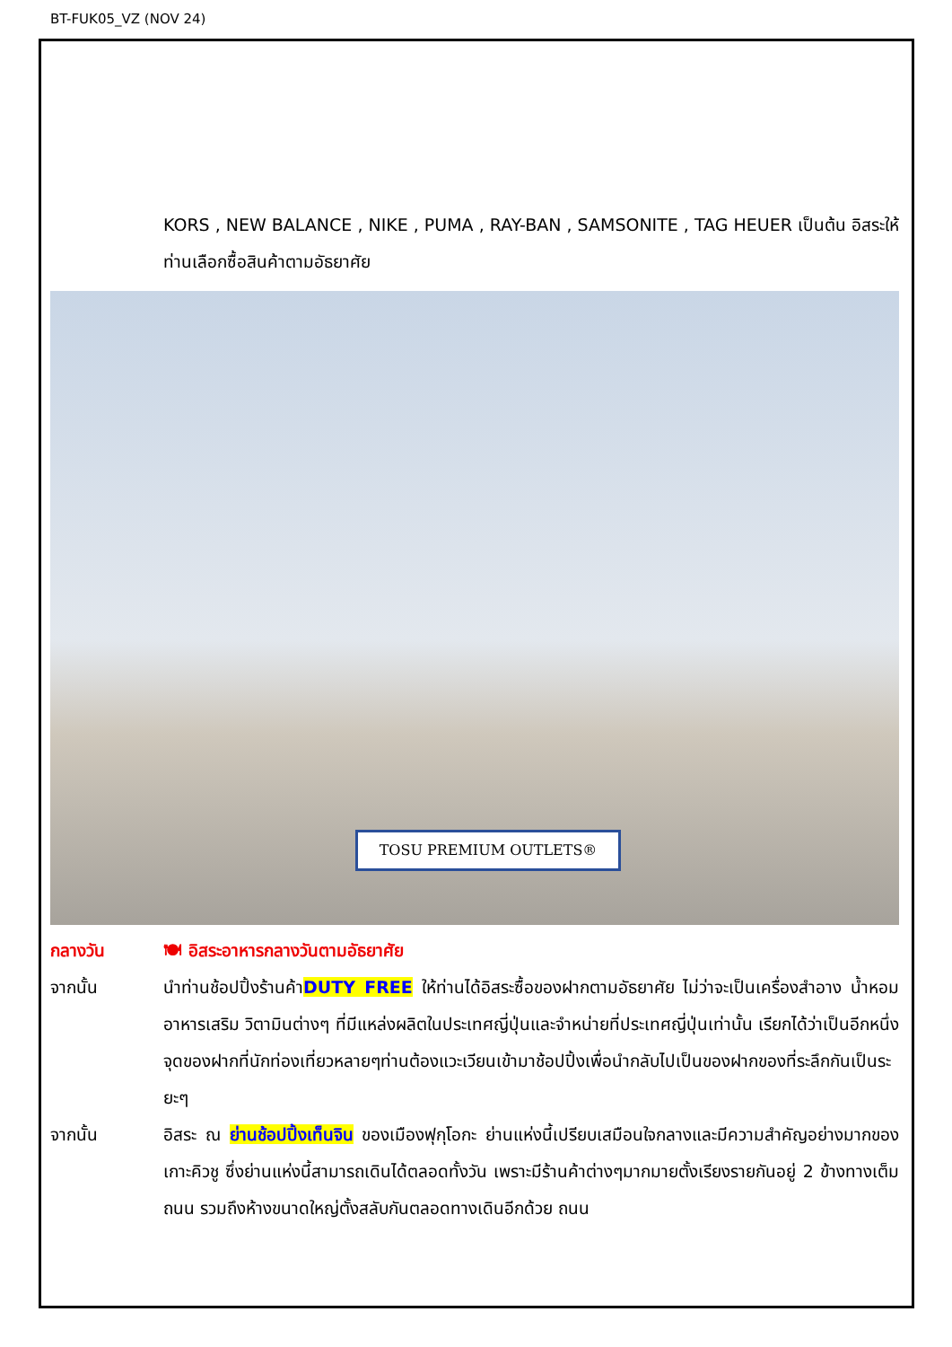BT-FUK05_VZ (NOV 24)
KORS , NEW BALANCE , NIKE , PUMA , RAY-BAN , SAMSONITE , TAG HEUER เป็นต้น อิสระให้ท่านเลือกซื้อสินค้าตามอัธยาศัย
TOSU PREMIUM OUTLETS®
กลางวัน 🍽 อิสระอาหารกลางวันตามอัธยาศัย
จากนั้น นำท่านช้อปปิ้งร้านค้าDUTY FREE ให้ท่านได้อิสระซื้อของฝากตามอัธยาศัย ไม่ว่าจะเป็นเครื่องสำอาง น้ำหอม อาหารเสริม วิตามินต่างๆ ที่มีแหล่งผลิตในประเทศญี่ปุ่นและจำหน่ายที่ประเทศญี่ปุ่นเท่านั้น เรียกได้ว่าเป็นอีกหนึ่งจุดของฝากที่นักท่องเที่ยวหลายๆท่านต้องแวะเวียนเข้ามาช้อปปิ้งเพื่อนำกลับไปเป็นของฝากของที่ระลึกกันเป็นระยะๆ
จากนั้น อิสระ ณ ย่านช้อปปิ้งเท็นจิน ของเมืองฟุกุโอกะ ย่านแห่งนี้เปรียบเสมือนใจกลางและมีความสำคัญอย่างมากของเกาะคิวชู ซึ่งย่านแห่งนี้สามารถเดินได้ตลอดทั้งวัน เพราะมีร้านค้าต่างๆมากมายตั้งเรียงรายกันอยู่ 2 ข้างทางเต็มถนน รวมถึงห้างขนาดใหญ่ตั้งสลับกันตลอดทางเดินอีกด้วย ถนน